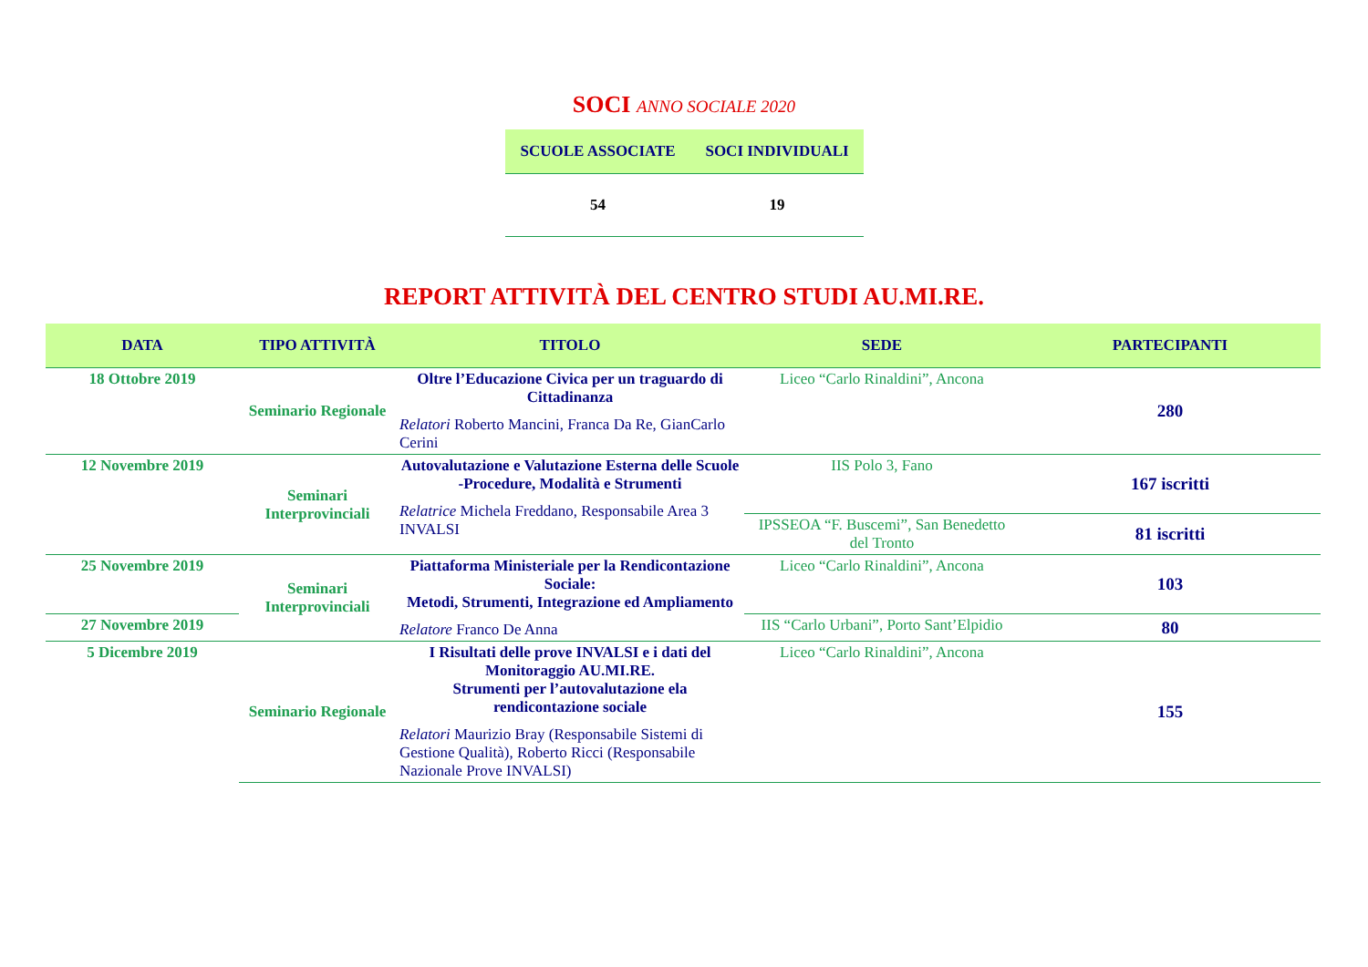SOCI ANNO SOCIALE 2020
| SCUOLE ASSOCIATE | SOCI INDIVIDUALI |
| --- | --- |
| 54 | 19 |
REPORT ATTIVITÀ DEL CENTRO STUDI AU.MI.RE.
| DATA | TIPO ATTIVITÀ | TITOLO | SEDE | PARTECIPANTI |
| --- | --- | --- | --- | --- |
| 18 Ottobre 2019 | Seminario Regionale | Oltre l’Educazione Civica per un traguardo di Cittadinanza Relatori Roberto Mancini, Franca Da Re, GianCarlo Cerini | Liceo “Carlo Rinaldini”, Ancona | 280 |
| 12 Novembre 2019 | Seminari Interprovinciali | Autovalutazione e Valutazione Esterna delle Scuole -Procedure, Modalità e Strumenti Relatrice Michela Freddano, Responsabile Area 3 INVALSI | IIS Polo 3, Fano | 167 iscritti |
| | | | IPSSEOA “F. Buscemi”, San Benedetto del Tronto | 81 iscritti |
| 25 Novembre 2019 | Seminari Interprovinciali | Piattaforma Ministeriale per la Rendicontazione Sociale: Metodi, Strumenti, Integrazione ed Ampliamento Relatore Franco De Anna | Liceo “Carlo Rinaldini”, Ancona | 103 |
| 27 Novembre 2019 | | | IIS “Carlo Urbani”, Porto Sant’Elpidio | 80 |
| 5 Dicembre 2019 | Seminario Regionale | I Risultati delle prove INVALSI e i dati del Monitoraggio AU.MI.RE. Strumenti per l’autovalutazione ela rendicontazione sociale Relatori Maurizio Bray (Responsabile Sistemi di Gestione Qualità), Roberto Ricci (Responsabile Nazionale Prove INVALSI) | Liceo “Carlo Rinaldini”, Ancona | 155 |